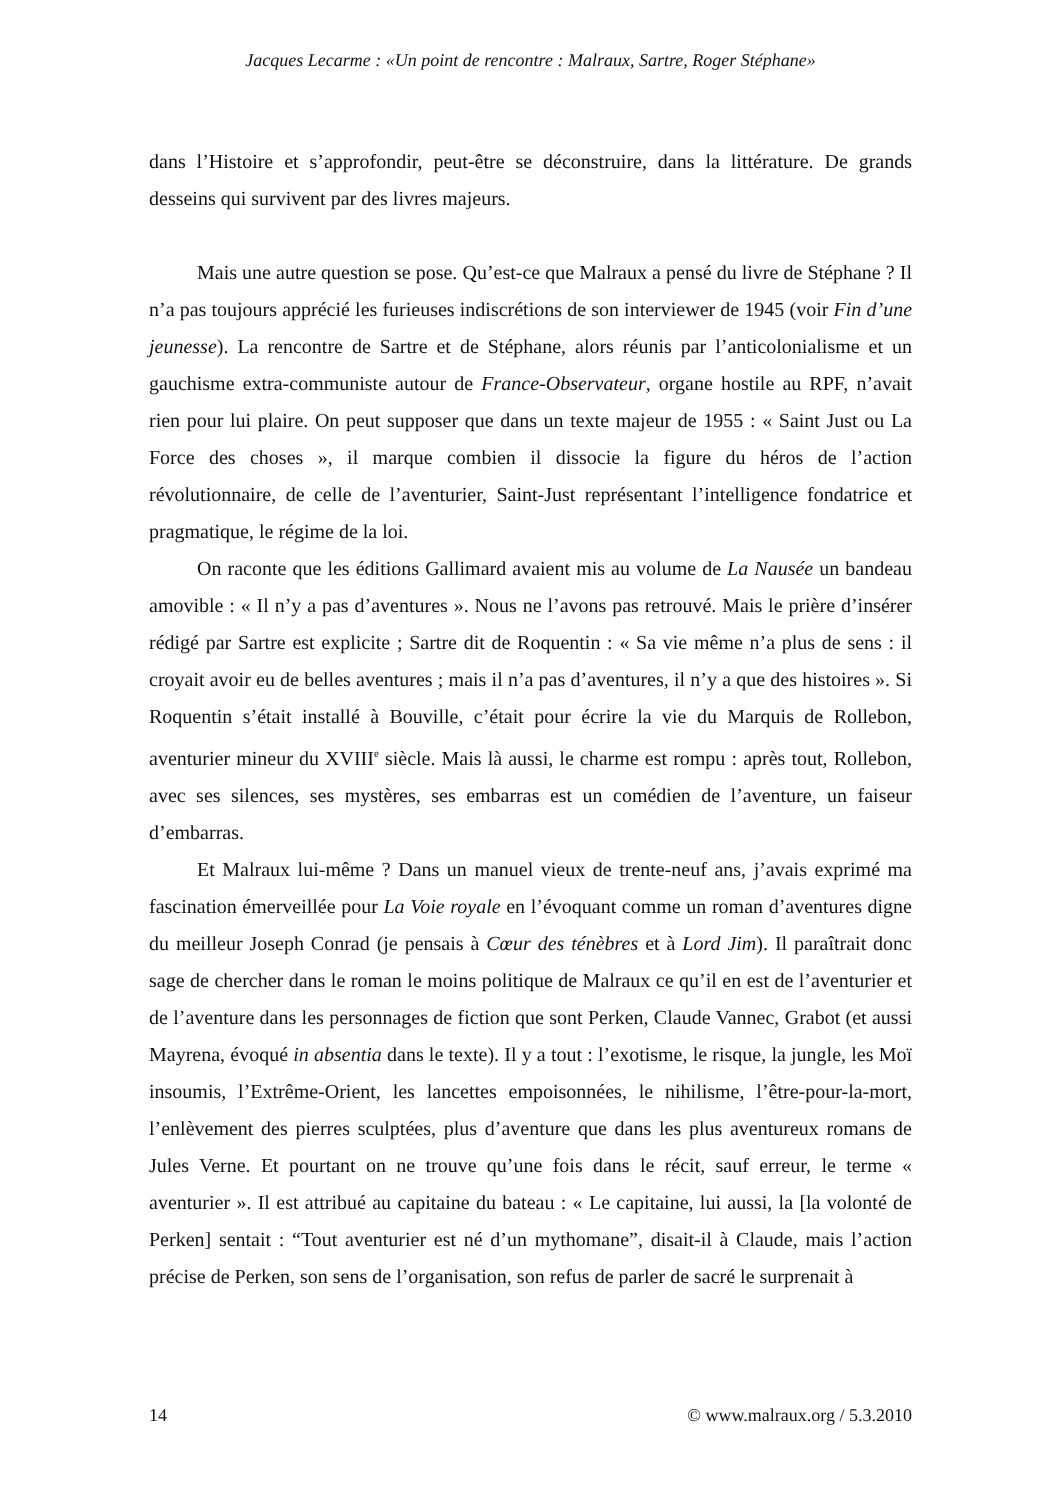Jacques Lecarme : «Un point de rencontre : Malraux, Sartre, Roger Stéphane»
dans l’Histoire et s’approfondir, peut-être se déconstruire, dans la littérature. De grands desseins qui survivent par des livres majeurs.
Mais une autre question se pose. Qu’est-ce que Malraux a pensé du livre de Stéphane ? Il n’a pas toujours apprécié les furieuses indiscrétions de son interviewer de 1945 (voir Fin d’une jeunesse). La rencontre de Sartre et de Stéphane, alors réunis par l’anticolonialisme et un gauchisme extra-communiste autour de France-Observateur, organe hostile au RPF, n’avait rien pour lui plaire. On peut supposer que dans un texte majeur de 1955 : « Saint Just ou La Force des choses », il marque combien il dissocie la figure du héros de l’action révolutionnaire, de celle de l’aventurier, Saint-Just représentant l’intelligence fondatrice et pragmatique, le régime de la loi.
On raconte que les éditions Gallimard avaient mis au volume de La Nausée un bandeau amovible : « Il n’y a pas d’aventures ». Nous ne l’avons pas retrouvé. Mais le prière d’insérer rédigé par Sartre est explicite ; Sartre dit de Roquentin : « Sa vie même n’a plus de sens : il croyait avoir eu de belles aventures ; mais il n’a pas d’aventures, il n’y a que des histoires ». Si Roquentin s’était installé à Bouville, c’était pour écrire la vie du Marquis de Rollebon, aventurier mineur du XVIII<sup>e</sup> siècle. Mais là aussi, le charme est rompu : après tout, Rollebon, avec ses silences, ses mystères, ses embarras est un comédien de l’aventure, un faiseur d’embarras.
Et Malraux lui-même ? Dans un manuel vieux de trente-neuf ans, j’avais exprimé ma fascination émerveillée pour La Voie royale en l’évoquant comme un roman d’aventures digne du meilleur Joseph Conrad (je pensais à Cœur des ténèbres et à Lord Jim). Il paraîtrait donc sage de chercher dans le roman le moins politique de Malraux ce qu’il en est de l’aventurier et de l’aventure dans les personnages de fiction que sont Perken, Claude Vannec, Grabot (et aussi Mayrena, évoqué in absentia dans le texte). Il y a tout : l’exotisme, le risque, la jungle, les Moï insoumis, l’Extrême-Orient, les lancettes empoisonnées, le nihilisme, l’être-pour-la-mort, l’enlèvement des pierres sculptées, plus d’aventure que dans les plus aventureux romans de Jules Verne. Et pourtant on ne trouve qu’une fois dans le récit, sauf erreur, le terme « aventurier ». Il est attribué au capitaine du bateau : « Le capitaine, lui aussi, la [la volonté de Perken] sentait : “Tout aventurier est né d’un mythomane”, disait-il à Claude, mais l’action précise de Perken, son sens de l’organisation, son refus de parler de sacré le surprenait à
14 © www.malraux.org / 5.3.2010